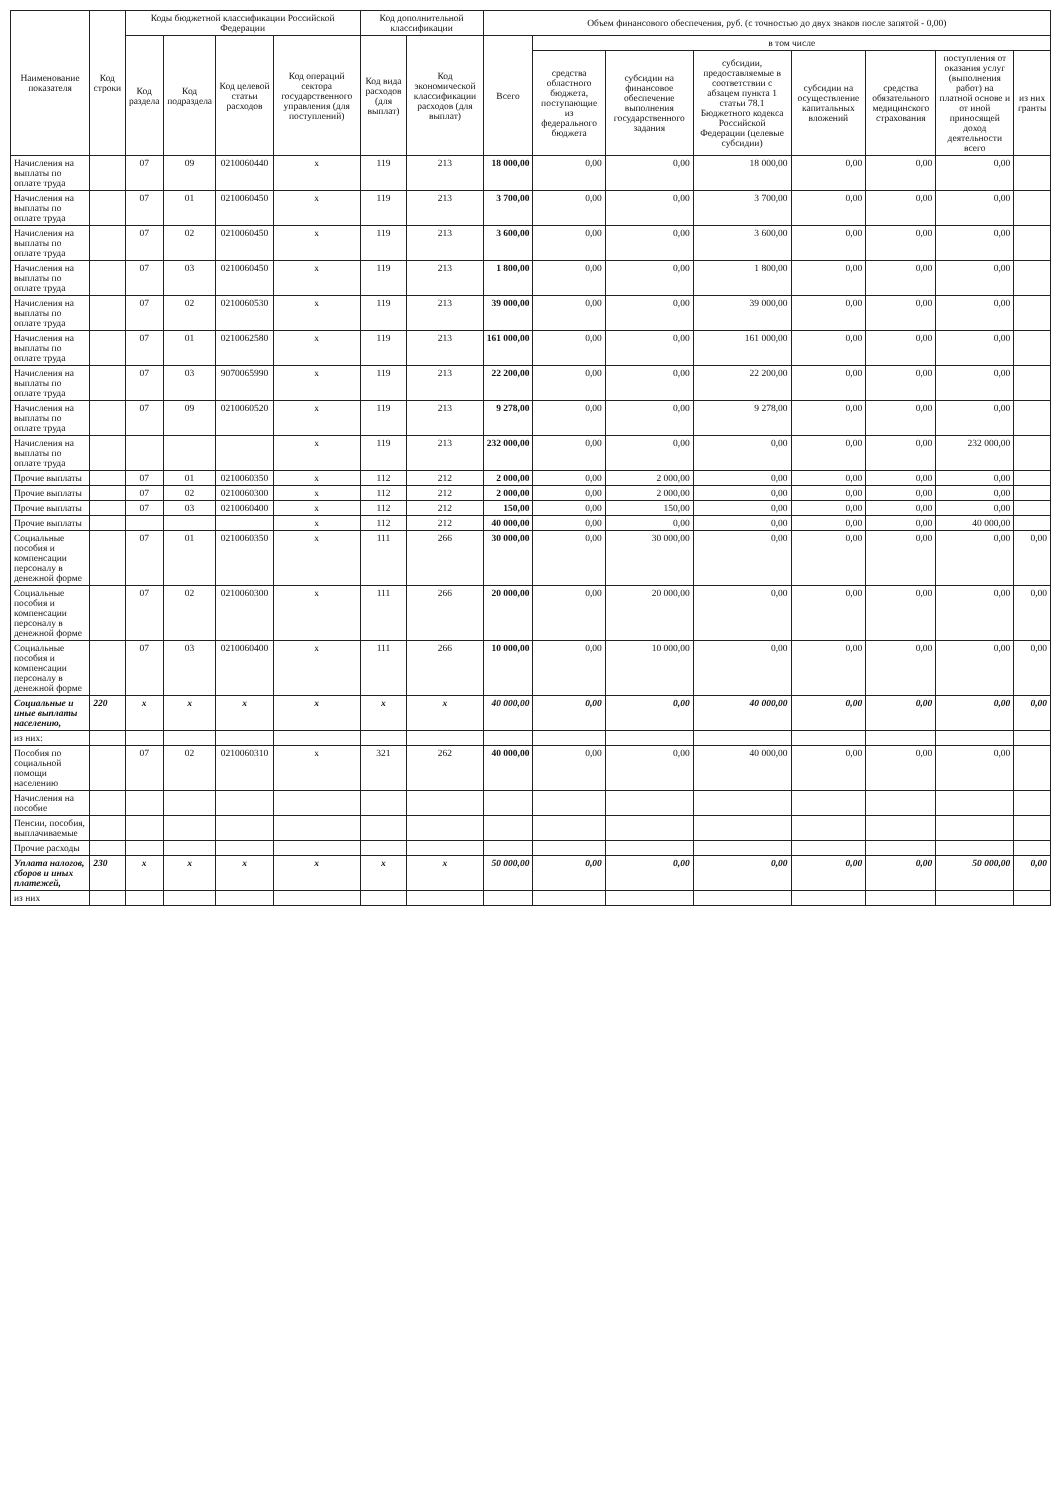| Наименование показателя | Код строки | Коды бюджетной классификации Российской Федерации | | | | Код дополнительной классификации | | Объем финансового обеспечения, руб. (с точностью до двух знаков после запятой - 0,00) | | | | | | | |
| --- | --- | --- | --- | --- | --- | --- | --- | --- | --- | --- | --- | --- | --- | --- | --- |
| | | Код раздела | Код подраздела | Код целевой статьи расходов | Код операций сектора государственного управления (для поступлений) | Код вида расходов (для выплат) | Код экономической классификации расходов (для выплат) | Всего | в том числе | | | | | | |
| | | | | | | | | | средства областного бюджета, поступающие из федерального бюджета | субсидии на финансовое обеспечение выполнения государственного задания | субсидии, предоставляемые в соответствии с абзацем пункта 1 статьи 78.1 Бюджетного кодекса Российской Федерации (целевые субсидии) | субсидии на осуществление капитальных вложений | средства обязательного медицинского страхования | поступления от оказания услуг (выполнения работ) на платной основе и от иной приносящей доход деятельности всего | из них гранты |
| Начисления на выплаты по оплате труда | | 07 | 09 | 0210060440 | x | 119 | 213 | 18 000,00 | 0,00 | 0,00 | 18 000,00 | 0,00 | 0,00 | 0,00 | |
| Начисления на выплаты по оплате труда | | 07 | 01 | 0210060450 | x | 119 | 213 | 3 700,00 | 0,00 | 0,00 | 3 700,00 | 0,00 | 0,00 | 0,00 | |
| Начисления на выплаты по оплате труда | | 07 | 02 | 0210060450 | x | 119 | 213 | 3 600,00 | 0,00 | 0,00 | 3 600,00 | 0,00 | 0,00 | 0,00 | |
| Начисления на выплаты по оплате труда | | 07 | 03 | 0210060450 | x | 119 | 213 | 1 800,00 | 0,00 | 0,00 | 1 800,00 | 0,00 | 0,00 | 0,00 | |
| Начисления на выплаты по оплате труда | | 07 | 02 | 0210060530 | x | 119 | 213 | 39 000,00 | 0,00 | 0,00 | 39 000,00 | 0,00 | 0,00 | 0,00 | |
| Начисления на выплаты по оплате труда | | 07 | 01 | 0210062580 | x | 119 | 213 | 161 000,00 | 0,00 | 0,00 | 161 000,00 | 0,00 | 0,00 | 0,00 | |
| Начисления на выплаты по оплате труда | | 07 | 03 | 9070065990 | x | 119 | 213 | 22 200,00 | 0,00 | 0,00 | 22 200,00 | 0,00 | 0,00 | 0,00 | |
| Начисления на выплаты по оплате труда | | 07 | 09 | 0210060520 | x | 119 | 213 | 9 278,00 | 0,00 | 0,00 | 9 278,00 | 0,00 | 0,00 | 0,00 | |
| Начисления на выплаты по оплате труда | | | | | x | 119 | 213 | 232 000,00 | 0,00 | 0,00 | 0,00 | 0,00 | 0,00 | 232 000,00 | |
| Прочие выплаты | | 07 | 01 | 0210060350 | x | 112 | 212 | 2 000,00 | 0,00 | 2 000,00 | 0,00 | 0,00 | 0,00 | 0,00 | |
| Прочие выплаты | | 07 | 02 | 0210060300 | x | 112 | 212 | 2 000,00 | 0,00 | 2 000,00 | 0,00 | 0,00 | 0,00 | 0,00 | |
| Прочие выплаты | | 07 | 03 | 0210060400 | x | 112 | 212 | 150,00 | 0,00 | 150,00 | 0,00 | 0,00 | 0,00 | 0,00 | |
| Прочие выплаты | | | | | x | 112 | 212 | 40 000,00 | 0,00 | 0,00 | 0,00 | 0,00 | 0,00 | 40 000,00 | |
| Социальные пособия и компенсации персоналу в денежной форме | | 07 | 01 | 0210060350 | x | 111 | 266 | 30 000,00 | 0,00 | 30 000,00 | 0,00 | 0,00 | 0,00 | 0,00 | 0,00 |
| Социальные пособия и компенсации персоналу в денежной форме | | 07 | 02 | 0210060300 | x | 111 | 266 | 20 000,00 | 0,00 | 20 000,00 | 0,00 | 0,00 | 0,00 | 0,00 | 0,00 |
| Социальные пособия и компенсации персоналу в денежной форме | | 07 | 03 | 0210060400 | x | 111 | 266 | 10 000,00 | 0,00 | 10 000,00 | 0,00 | 0,00 | 0,00 | 0,00 | 0,00 |
| Социальные и иные выплаты населению, | 220 | x | x | x | x | x | x | 40 000,00 | 0,00 | 0,00 | 40 000,00 | 0,00 | 0,00 | 0,00 | 0,00 |
| из них: | | | | | | | | | | | | | | | |
| Пособия по социальной помощи населению | | 07 | 02 | 0210060310 | x | 321 | 262 | 40 000,00 | 0,00 | 0,00 | 40 000,00 | 0,00 | 0,00 | 0,00 | |
| Начисления на пособие | | | | | | | | | | | | | | | |
| Пенсии, пособия, выплачиваемые | | | | | | | | | | | | | | | |
| Прочие расходы | | | | | | | | | | | | | | | |
| Уплата налогов, сборов и иных платежей, | 230 | x | x | x | x | x | x | 50 000,00 | 0,00 | 0,00 | 0,00 | 0,00 | 0,00 | 50 000,00 | 0,00 |
| из них | | | | | | | | | | | | | | | |